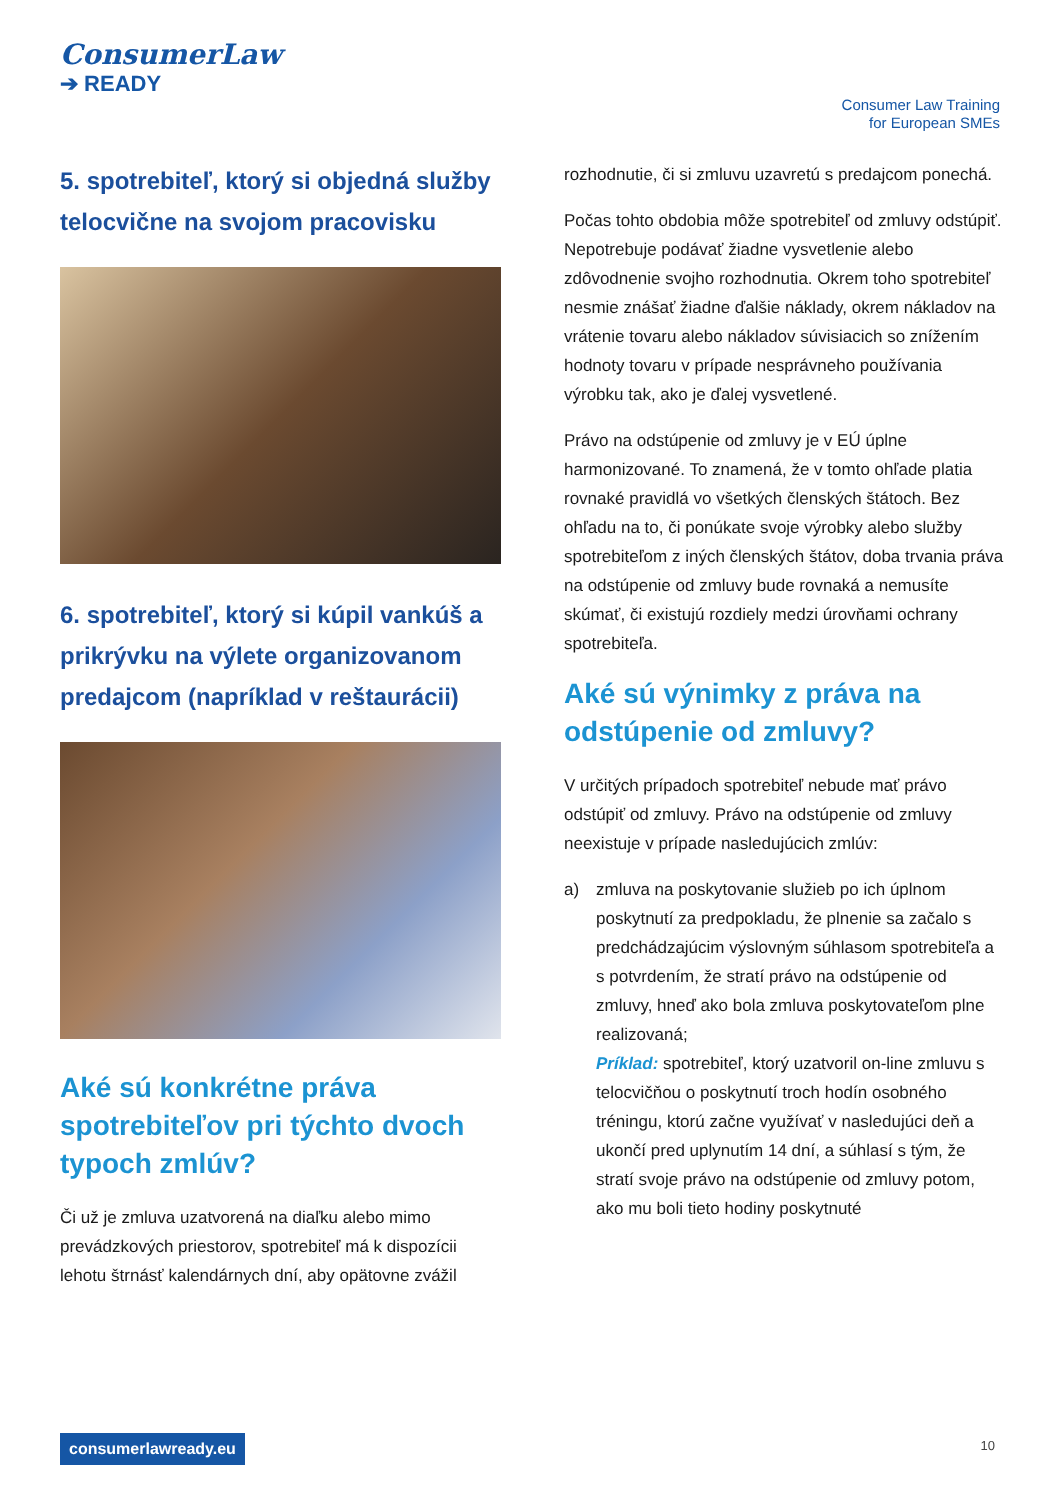ConsumerLaw
➔ READY
Consumer Law Training
for European SMEs
5. spotrebiteľ, ktorý si objedná služby telocvične na svojom pracovisku
6. spotrebiteľ, ktorý si kúpil vankúš a prikrývku na výlete organizovanom predajcom (napríklad v reštaurácii)
Aké sú konkrétne práva spotrebiteľov pri týchto dvoch typoch zmlúv?
Či už je zmluva uzatvorená na diaľku alebo mimo prevádzkových priestorov, spotrebiteľ má k dispozícii lehotu štrnásť kalendárnych dní, aby opätovne zvážil
rozhodnutie, či si zmluvu uzavretú s predajcom ponechá.
Počas tohto obdobia môže spotrebiteľ od zmluvy odstúpiť. Nepotrebuje podávať žiadne vysvetlenie alebo zdôvodnenie svojho rozhodnutia. Okrem toho spotrebiteľ nesmie znášať žiadne ďalšie náklady, okrem nákladov na vrátenie tovaru alebo nákladov súvisiacich so znížením hodnoty tovaru v prípade nesprávneho používania výrobku tak, ako je ďalej vysvetlené.
Právo na odstúpenie od zmluvy je v EÚ úplne harmonizované. To znamená, že v tomto ohľade platia rovnaké pravidlá vo všetkých členských štátoch. Bez ohľadu na to, či ponúkate svoje výrobky alebo služby spotrebiteľom z iných členských štátov, doba trvania práva na odstúpenie od zmluvy bude rovnaká a nemusíte skúmať, či existujú rozdiely medzi úrovňami ochrany spotrebiteľa.
Aké sú výnimky z práva na odstúpenie od zmluvy?
V určitých prípadoch spotrebiteľ nebude mať právo odstúpiť od zmluvy. Právo na odstúpenie od zmluvy neexistuje v prípade nasledujúcich zmlúv:
a) zmluva na poskytovanie služieb po ich úplnom poskytnutí za predpokladu, že plnenie sa začalo s predchádzajúcim výslovným súhlasom spotrebiteľa a s potvrdením, že stratí právo na odstúpenie od zmluvy, hneď ako bola zmluva poskytovateľom plne realizovaná;
Príklad: spotrebiteľ, ktorý uzatvoril on-line zmluvu s telocvičňou o poskytnutí troch hodín osobného tréningu, ktorú začne využívať v nasledujúci deň a ukončí pred uplynutím 14 dní, a súhlasí s tým, že stratí svoje právo na odstúpenie od zmluvy potom, ako mu boli tieto hodiny poskytnuté
consumerlawready.eu 10